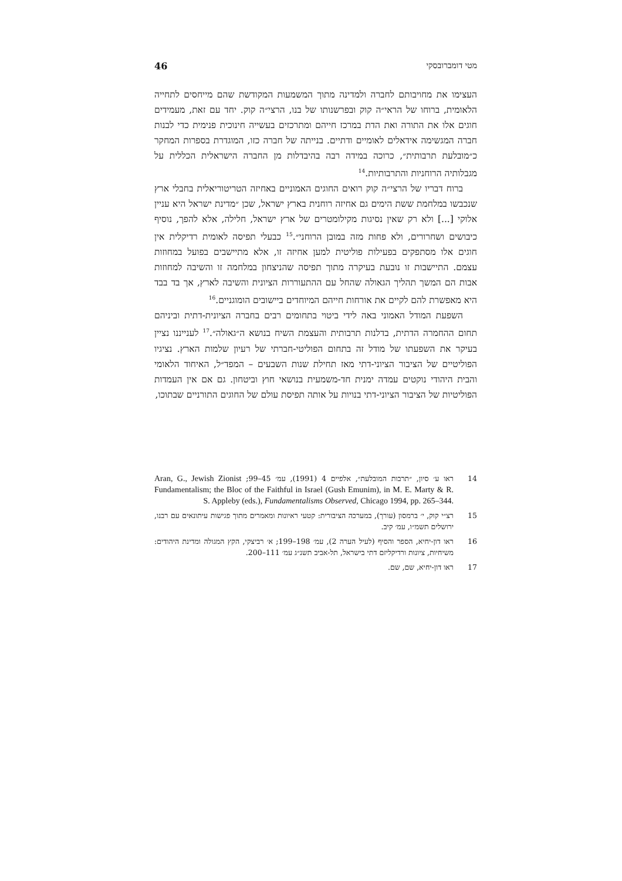מטי דומברובסקי 46
העצימו את מחויבותם לחברה ולמדינה מתוך המשמעות המקודשת שהם מייחסים לתחייה הלאומית, ברוחו של הראי״ה קוק ובפרשנותו של בנו, הרצי״ה קוק. יחד עם זאת, מעמידים חוגים אלו את התורה ואת הדת במרכז חייהם ומתרכזים בעשייה חינוכית פנימית כדי לבנות חברה המגשימה אידאלים לאומיים ודתיים. בנייתה של חברה כזו, המוגדרת בספרות המחקר כ״מובלעת תרבותית״, כרוכה במידה רבה בהיבדלות מן החברה הישראלית הכללית על מגבלותיה הרוחניות והתרבותיות.<sup>14</sup>
ברוח דבריו של הרצי״ה קוק רואים החוגים האמוניים באחיזה הטריטוריאלית בחבלי ארץ שנכבשו במלחמת ששת הימים גם אחיזה רוחנית בארץ ישראל, שכן ״מדינת ישראל היא עניין אלוקי [...] ולא רק שאין נסיגות מקילומטרים של ארץ ישראל, חלילה, אלא להפך, נוסיף כיבושים ושחרורים, ולא פחות מזה במובן הרוחני״.<sup>15</sup> כבעלי תפיסה לאומית רדיקלית אין חוגים אלו מסתפקים בפעילות פוליטית למען אחיזה זו, אלא מתיישבים בפועל במחוזות עצמם. התיישבות זו נובעת בעיקרה מתוך תפיסה שהניצחון במלחמה זו והשיבה למחוזות אבות הם המשך תהליך הגאולה שהחל עם ההתעוררות הציונית והשיבה לארץ, אך בד בבד היא מאפשרת להם לקיים את אורחות חייהם המיוחדים ביישובים הומוגניים.<sup>16</sup>
השפעת המודל האמוני באה לידי ביטוי בתחומים רבים בחברה הציונית-דתית וביניהם תחום ההחמרה הדתית, בדלנות תרבותית והעצמת השיח בנושא ה״גאולה״.<sup>17</sup> לענייננו נציין בעיקר את השפעתו של מודל זה בתחום הפוליטי-חברתי של רעיון שלמות הארץ. נציגיו הפוליטיים של הציבור הציוני-דתי מאז תחילת שנות השבעים – המפד״ל, האיחוד הלאומי והבית היהודי נוקטים עמדה ימנית חד-משמעית בנושאי חוץ וביטחון. גם אם אין העמדות הפוליטיות של הציבור הציוני-דתי בנויות על אותה תפיסת עולם של החוגים התורניים שבתוכו,
14 ראו ע׳ סיון, ״תרבות המובלעת״, אלפיים 4 (1991), עמ׳ 45–99; Aran, G., Jewish Zionist Fundamentalism; the Bloc of the Faithful in Israel (Gush Emunim), in M. E. Marty & R. S. Appleby (eds.), Fundamentalisms Observed, Chicago 1994, pp. 265–344.
15 רצ״י קוק, י׳ ברמסון (עורך), במערכה הציבורית: קטעי ראיונות ומאמרים מתוך פגישות עיתונאים עם רבנו, ירושלים תשמ״ו, עמ׳ קיב.
16 ראו דון-יחיא, הספר והסיף (לעיל הערה 2), עמ׳ 198–199; א׳ רביצקי, הקץ המגולה ומדינת היהודים: משיחיות, ציונות ורדיקליזם דתי בישראל, תל-אביב תשנ״ג עמ׳ 111–200.
17 ראו דון-יחיא, שם, שם.